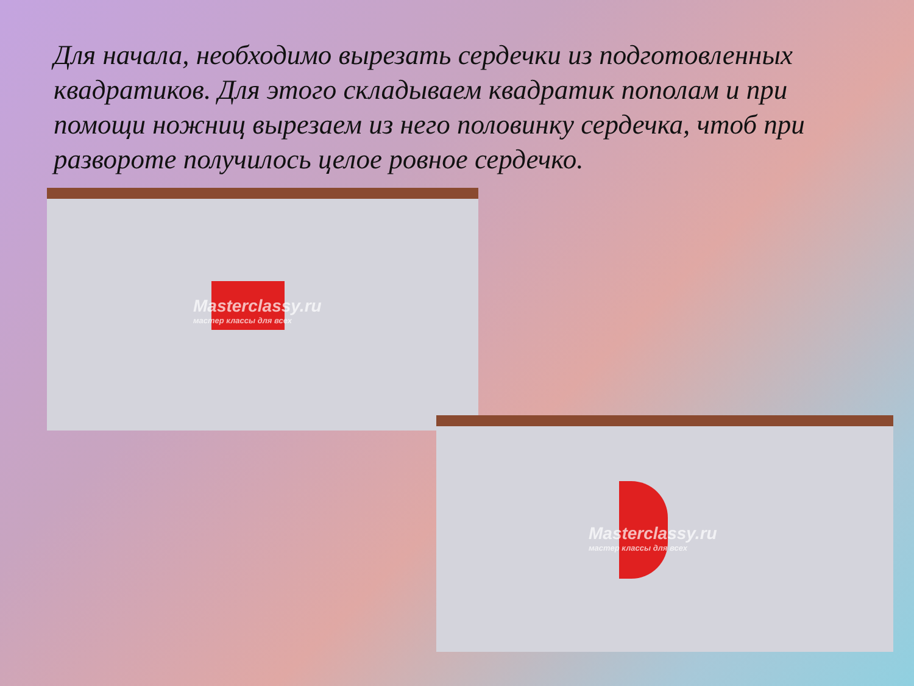Для начала, необходимо вырезать сердечки из подготовленных квадратиков. Для этого складываем квадратик пополам и при помощи ножниц вырезаем из него половинку сердечка, чтоб при развороте получилось целое ровное сердечко.
Masterclassy.ru
мастер классы для всех
Masterclassy.ru
мастер классы для всех